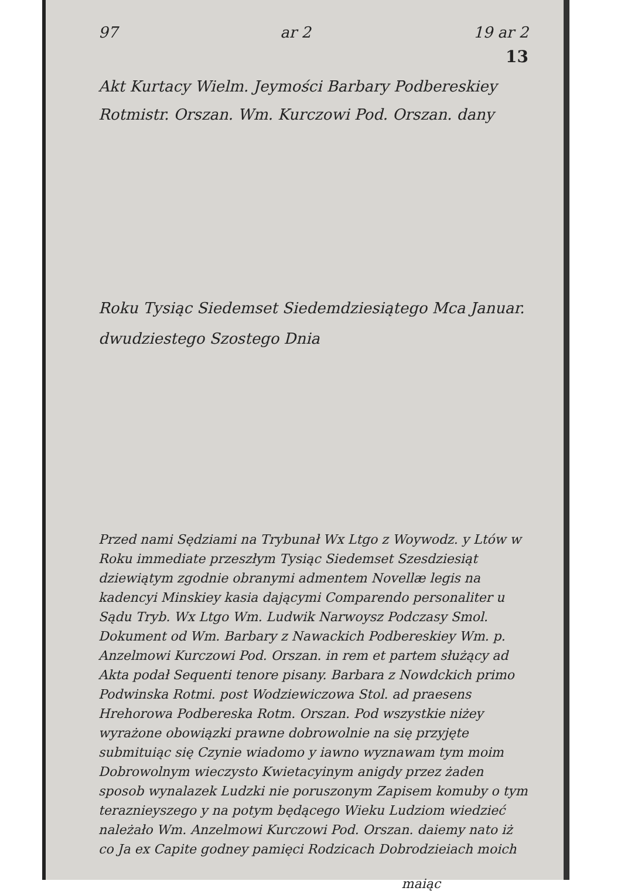97 ar 2 19 ar 2
13
Akt Kurtacy Wielm. Jeymości Barbary Podbereskiey Rotmistr. Orszan. Wm. Kurczowi Pod. Orszan. dany
Roku Tysiąc Siedemset Siedemdziesiątego Mca Januar. dwudziestego Szostego Dnia
Przed nami Sędziami na Trybunał Wx Ltgo z Woywodz. y Ltów w Roku immediate przeszłym Tysiąc Siedemset Szesdziesiąt dziewiątym zgodnie obranymi admentem Novellæ legis na kadencyi Minskiey kasia dającymi Comparendo personaliter u Sądu Tryb. Wx Ltgo Wm. Ludwik Narwoysz Podczasy Smol. Dokument od Wm. Barbary z Nawackich Podbereskiey Wm. p. Anzelmowi Kurczowi Pod. Orszan. in rem et partem służący ad Akta podał Sequenti tenore pisany. Barbara z Nowdckich primo Podwinska Rotmi. post Wodziewiczowa Stol. ad praesens Hrehorowa Podbereska Rotm. Orszan. Pod wszystkie niżey wyrażone obowiązki prawne dobrowolnie na się przyjęte submituiąc się Czynie wiadomo y iawno wyznawam tym moim Dobrowolnym wieczysto Kwietacyinym anigdy przez żaden sposob wynalazek Ludzki nie poruszonym Zapisem komuby o tym teraznieyszego y na potym będącego Wieku Ludziom wiedzieć należało Wm. Anzelmowi Kurczowi Pod. Orszan. daiemy nato iż co Ja ex Capite godney pamięci Rodzicach Dobrodzieiach moich
maiąc